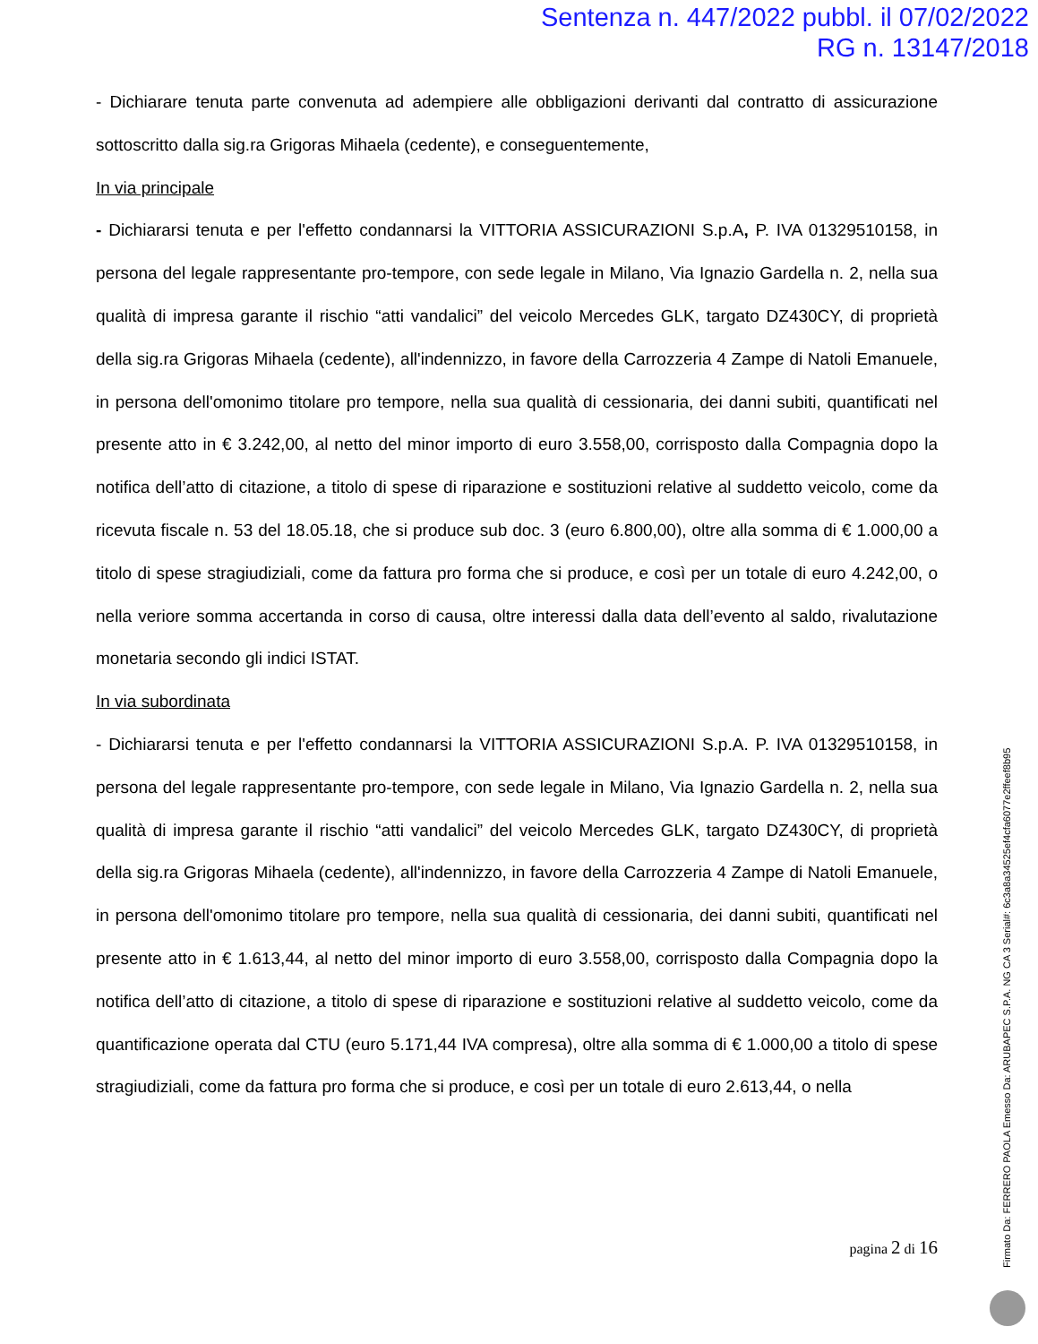Sentenza n. 447/2022 pubbl. il 07/02/2022
RG n. 13147/2018
- Dichiarare tenuta parte convenuta ad adempiere alle obbligazioni derivanti dal contratto di assicurazione sottoscritto dalla sig.ra Grigoras Mihaela (cedente), e conseguentemente,
In via principale
- Dichiararsi tenuta e per l'effetto condannarsi la VITTORIA ASSICURAZIONI S.p.A, P. IVA 01329510158, in persona del legale rappresentante pro-tempore, con sede legale in Milano, Via Ignazio Gardella n. 2, nella sua qualità di impresa garante il rischio “atti vandalici” del veicolo Mercedes GLK, targato DZ430CY, di proprietà della sig.ra Grigoras Mihaela (cedente), all'indennizzo, in favore della Carrozzeria 4 Zampe di Natoli Emanuele, in persona dell'omonimo titolare pro tempore, nella sua qualità di cessionaria, dei danni subiti, quantificati nel presente atto in € 3.242,00, al netto del minor importo di euro 3.558,00, corrisposto dalla Compagnia dopo la notifica dell’atto di citazione, a titolo di spese di riparazione e sostituzioni relative al suddetto veicolo, come da ricevuta fiscale n. 53 del 18.05.18, che si produce sub doc. 3 (euro 6.800,00), oltre alla somma di € 1.000,00 a titolo di spese stragiudiziali, come da fattura pro forma che si produce, e così per un totale di euro 4.242,00, o nella veriore somma accertanda in corso di causa, oltre interessi dalla data dell’evento al saldo, rivalutazione monetaria secondo gli indici ISTAT.
In via subordinata
- Dichiararsi tenuta e per l'effetto condannarsi la VITTORIA ASSICURAZIONI S.p.A. P. IVA 01329510158, in persona del legale rappresentante pro-tempore, con sede legale in Milano, Via Ignazio Gardella n. 2, nella sua qualità di impresa garante il rischio “atti vandalici” del veicolo Mercedes GLK, targato DZ430CY, di proprietà della sig.ra Grigoras Mihaela (cedente), all'indennizzo, in favore della Carrozzeria 4 Zampe di Natoli Emanuele, in persona dell'omonimo titolare pro tempore, nella sua qualità di cessionaria, dei danni subiti, quantificati nel presente atto in € 1.613,44, al netto del minor importo di euro 3.558,00, corrisposto dalla Compagnia dopo la notifica dell’atto di citazione, a titolo di spese di riparazione e sostituzioni relative al suddetto veicolo, come da quantificazione operata dal CTU (euro 5.171,44 IVA compresa), oltre alla somma di € 1.000,00 a titolo di spese stragiudiziali, come da fattura pro forma che si produce, e così per un totale di euro 2.613,44, o nella
pagina 2 di 16
Firmato Da: FERRERO PAOLA Emesso Da: ARUBAPEC S.P.A. NG CA 3 Serial#: 6c3a8a34525ef4cfa6077e2ffeef8b95